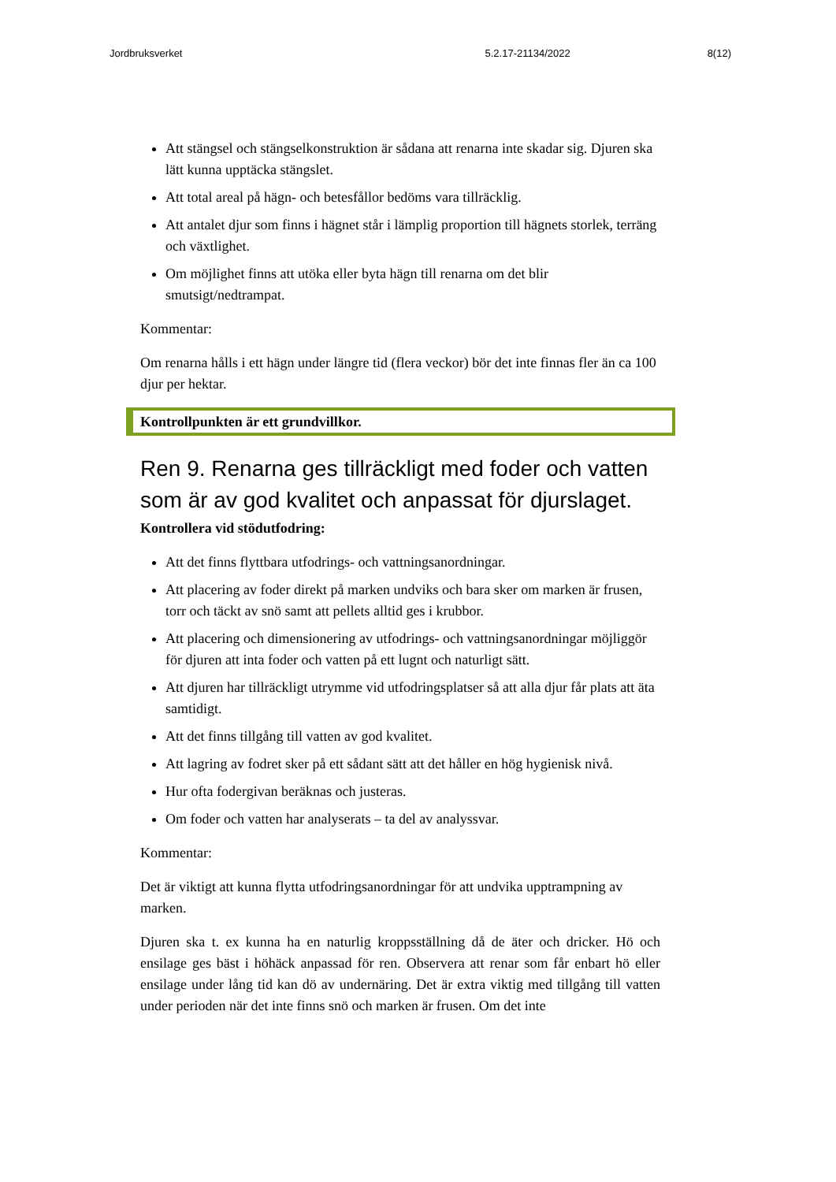Jordbruksverket 5.2.17-21134/2022 8(12)
Att stängsel och stängselkonstruktion är sådana att renarna inte skadar sig. Djuren ska lätt kunna upptäcka stängslet.
Att total areal på hägn- och betesfållor bedöms vara tillräcklig.
Att antalet djur som finns i hägnet står i lämplig proportion till hägnets storlek, terräng och växtlighet.
Om möjlighet finns att utöka eller byta hägn till renarna om det blir smutsigt/nedtrampat.
Kommentar:
Om renarna hålls i ett hägn under längre tid (flera veckor) bör det inte finnas fler än ca 100 djur per hektar.
Kontrollpunkten är ett grundvillkor.
Ren 9. Renarna ges tillräckligt med foder och vatten som är av god kvalitet och anpassat för djurslaget.
Kontrollera vid stödutfodring:
Att det finns flyttbara utfodrings- och vattningsanordningar.
Att placering av foder direkt på marken undviks och bara sker om marken är frusen, torr och täckt av snö samt att pellets alltid ges i krubbor.
Att placering och dimensionering av utfodrings- och vattningsanordningar möjliggör för djuren att inta foder och vatten på ett lugnt och naturligt sätt.
Att djuren har tillräckligt utrymme vid utfodringsplatser så att alla djur får plats att äta samtidigt.
Att det finns tillgång till vatten av god kvalitet.
Att lagring av fodret sker på ett sådant sätt att det håller en hög hygienisk nivå.
Hur ofta fodergivan beräknas och justeras.
Om foder och vatten har analyserats – ta del av analyssvar.
Kommentar:
Det är viktigt att kunna flytta utfodringsanordningar för att undvika upptrampning av marken.
Djuren ska t. ex kunna ha en naturlig kroppsställning då de äter och dricker. Hö och ensilage ges bäst i höhäck anpassad för ren. Observera att renar som får enbart hö eller ensilage under lång tid kan dö av undernäring. Det är extra viktig med tillgång till vatten under perioden när det inte finns snö och marken är frusen. Om det inte